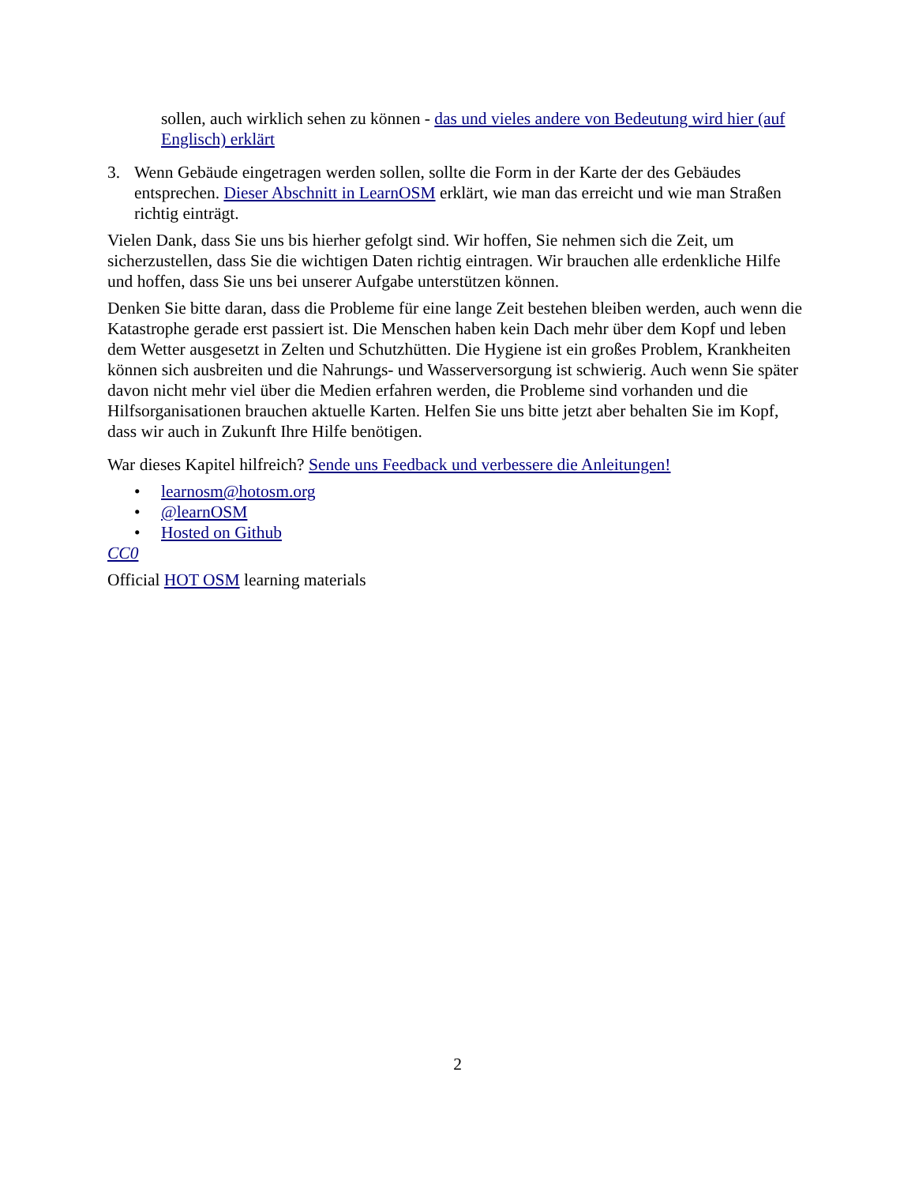sollen, auch wirklich sehen zu können - das und vieles andere von Bedeutung wird hier (auf Englisch) erklärt
3. Wenn Gebäude eingetragen werden sollen, sollte die Form in der Karte der des Gebäudes entsprechen. Dieser Abschnitt in LearnOSM erklärt, wie man das erreicht und wie man Straßen richtig einträgt.
Vielen Dank, dass Sie uns bis hierher gefolgt sind. Wir hoffen, Sie nehmen sich die Zeit, um sicherzustellen, dass Sie die wichtigen Daten richtig eintragen. Wir brauchen alle erdenkliche Hilfe und hoffen, dass Sie uns bei unserer Aufgabe unterstützen können.
Denken Sie bitte daran, dass die Probleme für eine lange Zeit bestehen bleiben werden, auch wenn die Katastrophe gerade erst passiert ist. Die Menschen haben kein Dach mehr über dem Kopf und leben dem Wetter ausgesetzt in Zelten und Schutzhütten. Die Hygiene ist ein großes Problem, Krankheiten können sich ausbreiten und die Nahrungs- und Wasserversorgung ist schwierig. Auch wenn Sie später davon nicht mehr viel über die Medien erfahren werden, die Probleme sind vorhanden und die Hilfsorganisationen brauchen aktuelle Karten. Helfen Sie uns bitte jetzt aber behalten Sie im Kopf, dass wir auch in Zukunft Ihre Hilfe benötigen.
War dieses Kapitel hilfreich? Sende uns Feedback und verbessere die Anleitungen!
• learnosm@hotosm.org
• @learnOSM
• Hosted on Github
CC0
Official HOT OSM learning materials
2